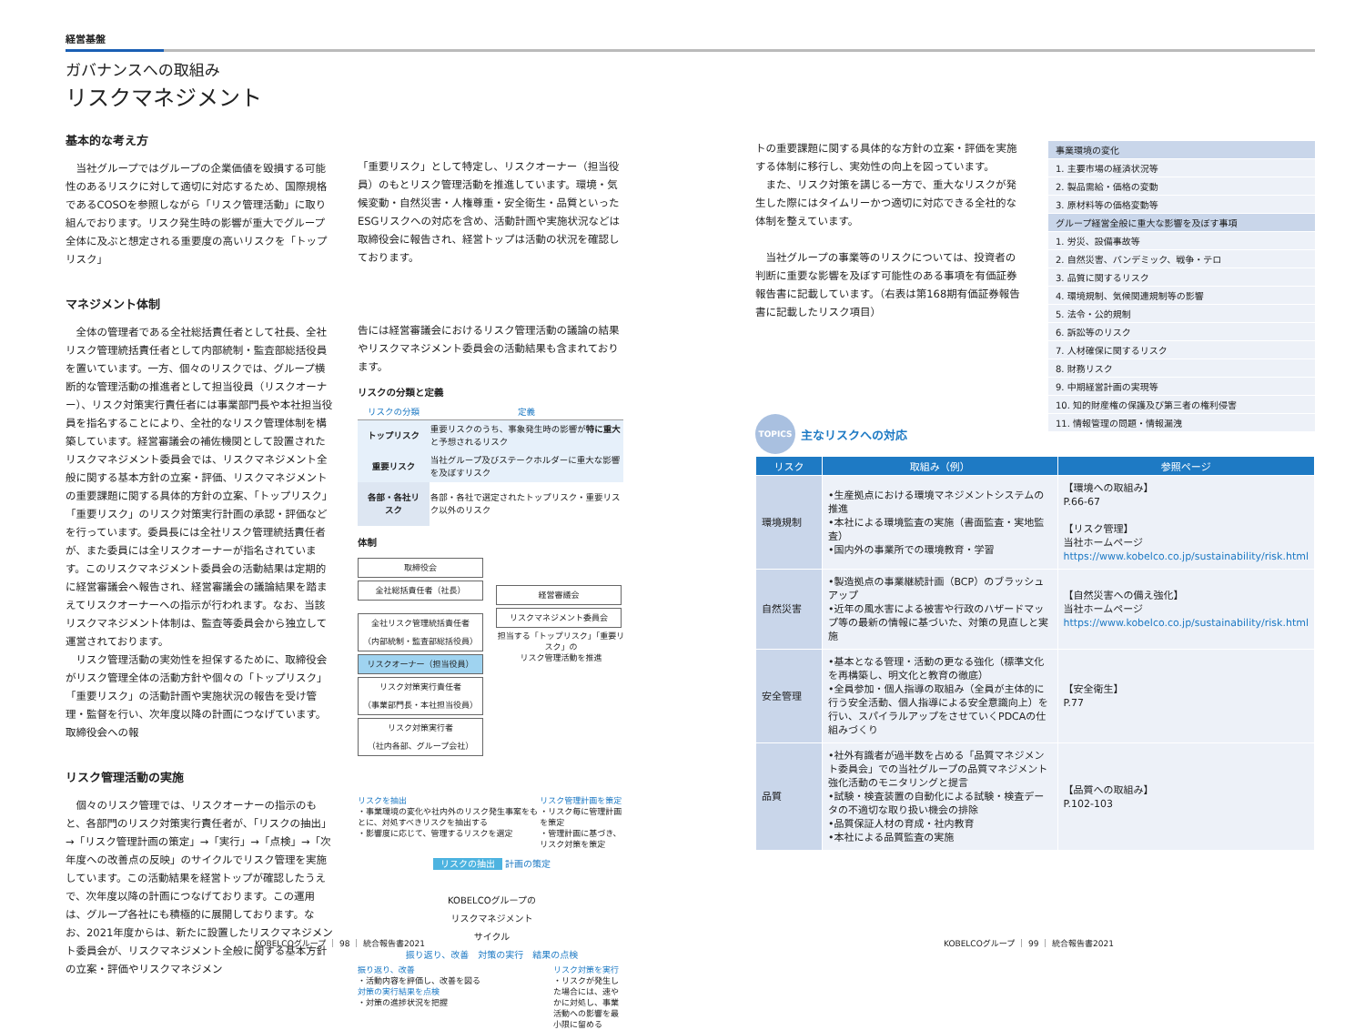経営基盤
ガバナンスへの取組み
リスクマネジメント
基本的な考え方
　当社グループではグループの企業価値を毀損する可能性のあるリスクに対して適切に対応するため、国際規格であるCOSOを参照しながら「リスク管理活動」に取り組んでおります。リスク発生時の影響が重大でグループ全体に及ぶと想定される重要度の高いリスクを「トップリスク」
マネジメント体制
　全体の管理者である全社総括責任者として社長、全社リスク管理統括責任者として内部統制・監査部総括役員を置いています。一方、個々のリスクでは、グループ横断的な管理活動の推進者として担当役員（リスクオーナー）、リスク対策実行責任者には事業部門長や本社担当役員を指名することにより、全社的なリスク管理体制を構築しています。経営審議会の補佐機関として設置されたリスクマネジメント委員会では、リスクマネジメント全般に関する基本方針の立案・評価、リスクマネジメントの重要課題に関する具体的方針の立案、「トップリスク」「重要リスク」のリスク対策実行計画の承認・評価などを行っています。委員長には全社リスク管理統括責任者が、また委員には全リスクオーナーが指名されています。このリスクマネジメント委員会の活動結果は定期的に経営審議会へ報告され、経営審議会の議論結果を踏まえてリスクオーナーへの指示が行われます。なお、当該リスクマネジメント体制は、監査等委員会から独立して運営されております。
　リスク管理活動の実効性を担保するために、取締役会がリスク管理全体の活動方針や個々の「トップリスク」「重要リスク」の活動計画や実施状況の報告を受け管理・監督を行い、次年度以降の計画につなげています。取締役会への報
リスク管理活動の実施
　個々のリスク管理では、リスクオーナーの指示のもと、各部門のリスク対策実行責任者が、「リスクの抽出」→「リスク管理計画の策定」→「実行」→「点検」→「次年度への改善点の反映」のサイクルでリスク管理を実施しています。この活動結果を経営トップが確認したうえで、次年度以降の計画につなげております。この運用は、グループ各社にも積極的に展開しております。なお、2021年度からは、新たに設置したリスクマネジメント委員会が、リスクマネジメント全般に関する基本方針の立案・評価やリスクマネジメン
「重要リスク」として特定し、リスクオーナー（担当役員）のもとリスク管理活動を推進しています。環境・気候変動・自然災害・人権尊重・安全衛生・品質といったESGリスクへの対応を含め、活動計画や実施状況などは取締役会に報告され、経営トップは活動の状況を確認しております。
告には経営審議会におけるリスク管理活動の議論の結果やリスクマネジメント委員会の活動結果も含まれております。
リスクの分類と定義
| リスクの分類 | 定義 |
| --- | --- |
| トップリスク | 重要リスクのうち、事象発生時の影響が 特に重大 と予想されるリスク |
| 重要リスク | 当社グループ及びステークホルダーに重大な影響を及ぼすリスク |
| 各部・各社リスク | 各部・各社で選定されたトップリスク・重要リスク以外のリスク |
体制
取締役会
全社総括責任者（社長）
全社リスク管理統括責任者
（内部統制・監査部総括役員）
リスクオーナー（担当役員）
リスク対策実行責任者
（事業部門長・本社担当役員）
リスク対策実行者
（社内各部、グループ会社）
経営審議会
リスクマネジメント委員会
担当する「トップリスク」「重要リスク」の
リスク管理活動を推進
リスクを抽出
・事業環境の変化や社内外のリスク発生事案をもとに、対処すべきリスクを抽出する
・影響度に応じて、管理するリスクを選定
リスク管理計画を策定
・リスク毎に管理計画を策定
・管理計画に基づき、リスク対策を策定
リスクの抽出 計画の策定
KOBELCOグループの
リスクマネジメント
サイクル
振り返り、改善　対策の実行　結果の点検
振り返り、改善
・活動内容を評価し、改善を図る
対策の実行結果を点検
・対策の進捗状況を把握
リスク対策を実行
・リスクが発生した場合には、速やかに対処し、事業活動への影響を最小限に留める
トの重要課題に関する具体的な方針の立案・評価を実施する体制に移行し、実効性の向上を図っています。
　また、リスク対策を講じる一方で、重大なリスクが発生した際にはタイムリーかつ適切に対応できる全社的な体制を整えています。
　当社グループの事業等のリスクについては、投資者の判断に重要な影響を及ぼす可能性のある事項を有価証券報告書に記載しています。（右表は第168期有価証券報告書に記載したリスク項目）
| 事業環境の変化 |
| 1. 主要市場の経済状況等 |
| 2. 製品需給・価格の変動 |
| 3. 原材料等の価格変動等 |
| グループ経営全般に重大な影響を及ぼす事項 |
| 1. 労災、設備事故等 |
| 2. 自然災害、パンデミック、戦争・テロ |
| 3. 品質に関するリスク |
| 4. 環境規制、気候関連規制等の影響 |
| 5. 法令・公的規制 |
| 6. 訴訟等のリスク |
| 7. 人材確保に関するリスク |
| 8. 財務リスク |
| 9. 中期経営計画の実現等 |
| 10. 知的財産権の保護及び第三者の権利侵害 |
| 11. 情報管理の問題・情報漏洩 |
TOPICS 主なリスクへの対応
| リスク | 取組み（例） | 参照ページ |
| --- | --- | --- |
| 環境規制 | •生産拠点における環境マネジメントシステムの推進 •本社による環境監査の実施（書面監査・実地監査） •国内外の事業所での環境教育・学習 | 【環境への取組み】 P.66-67 【リスク管理】 当社ホームページ https://www.kobelco.co.jp/sustainability/risk.html |
| 自然災害 | •製造拠点の事業継続計画（BCP）のブラッシュアップ •近年の風水害による被害や行政のハザードマップ等の最新の情報に基づいた、対策の見直しと実施 | 【自然災害への備え強化】 当社ホームページ https://www.kobelco.co.jp/sustainability/risk.html |
| 安全管理 | •基本となる管理・活動の更なる強化（標準文化を再構築し、明文化と教育の徹底） •全員参加・個人指導の取組み（全員が主体的に行う安全活動、個人指導による安全意識向上）を行い、スパイラルアップをさせていくPDCAの仕組みづくり | 【安全衛生】 P.77 |
| 品質 | •社外有識者が過半数を占める「品質マネジメント委員会」での当社グループの品質マネジメント強化活動のモニタリングと提言 •試験・検査装置の自動化による試験・検査データの不適切な取り扱い機会の排除 •品質保証人材の育成・社内教育 •本社による品質監査の実施 | 【品質への取組み】 P.102-103 |
KOBELCOグループ ｜ 98 ｜ 統合報告書2021
KOBELCOグループ ｜ 99 ｜ 統合報告書2021